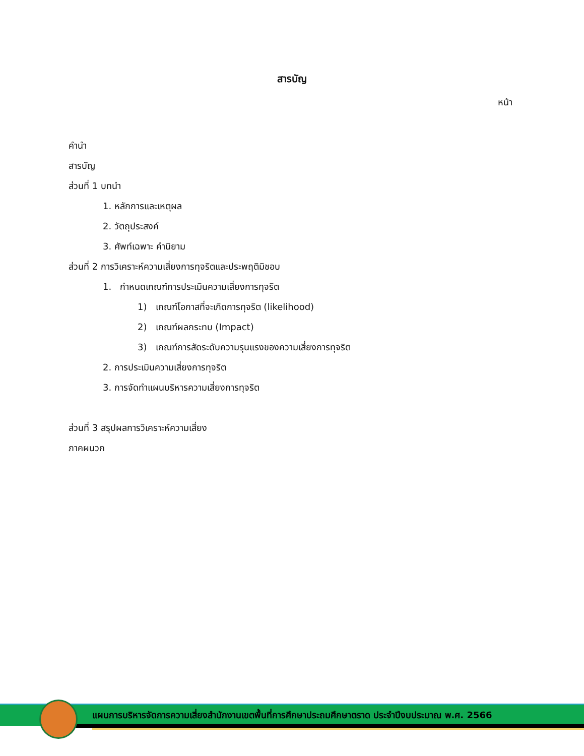สารบัญ
หน้า
คำนำ
สารบัญ
ส่วนที่ 1 บทนำ
1. หลักการและเหตุผล
2. วัตถุประสงค์
3. ศัพท์เฉพาะ คำนิยาม
ส่วนที่ 2 การวิเคราะห์ความเสี่ยงการทุจริตและประพฤติมิชอบ
1. กำหนดเกณฑ์การประเมินความเสี่ยงการทุจริต
1) เกณฑ์โอกาสที่จะเกิดการทุจริต (likelihood)
2) เกณฑ์ผลกระทบ (Impact)
3) เกณฑ์การสัดระดับความรุนแรงของความเสี่ยงการทุจริต
2. การประเมินความเสี่ยงการทุจริต
3. การจัดทำแผนบริหารความเสี่ยงการทุจริต
ส่วนที่ 3 สรุปผลการวิเคราะห์ความเสี่ยง
ภาคผนวก
แผนการบริหารจัดการความเสี่ยงสำนักงานเขตพื้นที่การศึกษาประถมศึกษาตราด ประจำปีงบประมาณ พ.ศ. 2566